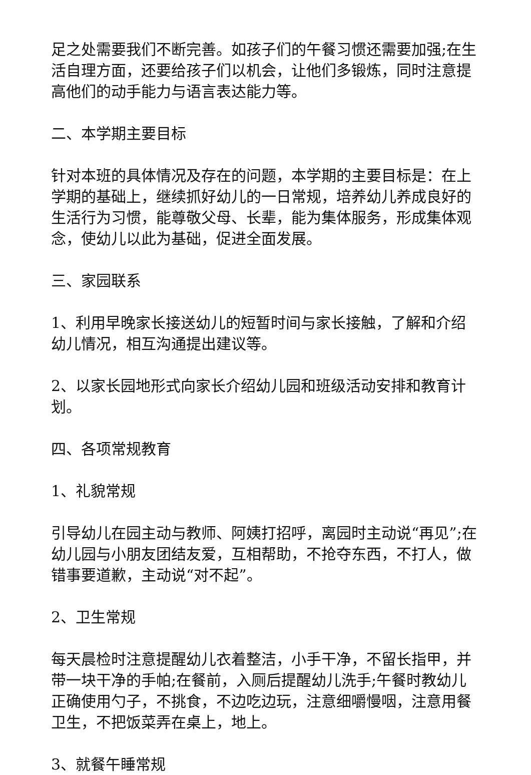足之处需要我们不断完善。如孩子们的午餐习惯还需要加强;在生活自理方面，还要给孩子们以机会，让他们多锻炼，同时注意提高他们的动手能力与语言表达能力等。
二、本学期主要目标
针对本班的具体情况及存在的问题，本学期的主要目标是：在上学期的基础上，继续抓好幼儿的一日常规，培养幼儿养成良好的生活行为习惯，能尊敬父母、长辈，能为集体服务，形成集体观念，使幼儿以此为基础，促进全面发展。
三、家园联系
1、利用早晚家长接送幼儿的短暂时间与家长接触，了解和介绍幼儿情况，相互沟通提出建议等。
2、以家长园地形式向家长介绍幼儿园和班级活动安排和教育计划。
四、各项常规教育
1、礼貌常规
引导幼儿在园主动与教师、阿姨打招呼，离园时主动说“再见”;在幼儿园与小朋友团结友爱，互相帮助，不抢夺东西，不打人，做错事要道歉，主动说“对不起”。
2、卫生常规
每天晨检时注意提醒幼儿衣着整洁，小手干净，不留长指甲，并带一块干净的手帕;在餐前，入厕后提醒幼儿洗手;午餐时教幼儿正确使用勺子，不挑食，不边吃边玩，注意细嚼慢咽，注意用餐卫生，不把饭菜弄在桌上，地上。
3、就餐午睡常规